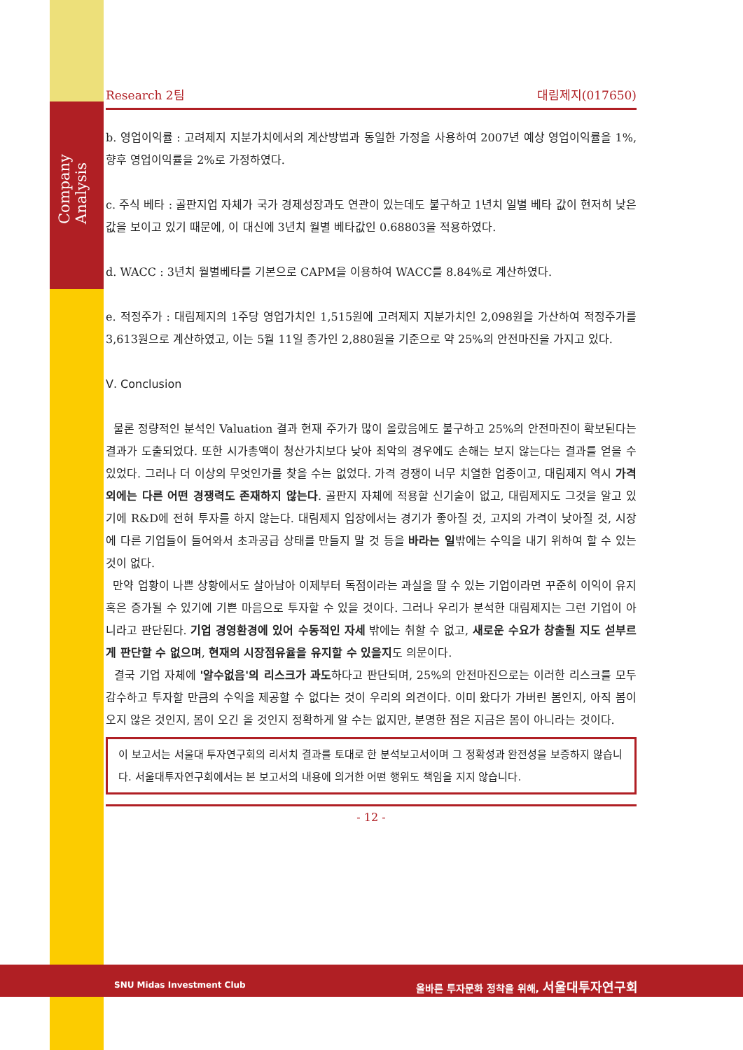Company Analysis
Research 2팀 대림제지(017650)
b. 영업이익률 : 고려제지 지분가치에서의 계산방법과 동일한 가정을 사용하여 2007년 예상 영업이익률을 1%, 향후 영업이익률을 2%로 가정하였다.
c. 주식 베타 : 골판지업 자체가 국가 경제성장과도 연관이 있는데도 불구하고 1년치 일별 베타 값이 현저히 낮은 값을 보이고 있기 때문에, 이 대신에 3년치 월별 베타값인 0.68803을 적용하였다.
d. WACC : 3년치 월별베타를 기본으로 CAPM을 이용하여 WACC를 8.84%로 계산하였다.
e. 적정주가 : 대림제지의 1주당 영업가치인 1,515원에 고려제지 지분가치인 2,098원을 가산하여 적정주가를 3,613원으로 계산하였고, 이는 5월 11일 종가인 2,880원을 기준으로 약 25%의 안전마진을 가지고 있다.
Ⅴ. Conclusion
물론 정량적인 분석인 Valuation 결과 현재 주가가 많이 올랐음에도 불구하고 25%의 안전마진이 확보된다는 결과가 도출되었다. 또한 시가총액이 청산가치보다 낮아 최악의 경우에도 손해는 보지 않는다는 결과를 얻을 수 있었다. 그러나 더 이상의 무엇인가를 찾을 수는 없었다. 가격 경쟁이 너무 치열한 업종이고, 대림제지 역시 가격 외에는 다른 어떤 경쟁력도 존재하지 않는다. 골판지 자체에 적용할 신기술이 없고, 대림제지도 그것을 알고 있기에 R&D에 전혀 투자를 하지 않는다. 대림제지 입장에서는 경기가 좋아질 것, 고지의 가격이 낮아질 것, 시장에 다른 기업들이 들어와서 초과공급 상태를 만들지 말 것 등을 바라는 일밖에는 수익을 내기 위하여 할 수 있는 것이 없다.
만약 업황이 나쁜 상황에서도 살아남아 이제부터 독점이라는 과실을 딸 수 있는 기업이라면 꾸준히 이익이 유지 혹은 증가될 수 있기에 기쁜 마음으로 투자할 수 있을 것이다. 그러나 우리가 분석한 대림제지는 그런 기업이 아니라고 판단된다. 기업 경영환경에 있어 수동적인 자세 밖에는 취할 수 없고, 새로운 수요가 창출될 지도 섣부르게 판단할 수 없으며, 현재의 시장점유율을 유지할 수 있을지도 의문이다.
결국 기업 자체에 '알수없음'의 리스크가 과도하다고 판단되며, 25%의 안전마진으로는 이러한 리스크를 모두 감수하고 투자할 만큼의 수익을 제공할 수 없다는 것이 우리의 의견이다. 이미 왔다가 가버린 봄인지, 아직 봄이 오지 않은 것인지, 봄이 오긴 올 것인지 정확하게 알 수는 없지만, 분명한 점은 지금은 봄이 아니라는 것이다.
이 보고서는 서울대 투자연구회의 리서치 결과를 토대로 한 분석보고서이며 그 정확성과 완전성을 보증하지 않습니다. 서울대투자연구회에서는 본 보고서의 내용에 의거한 어떤 행위도 책임을 지지 않습니다.
- 12 -
SNU Midas Investment Club
올바른 투자문화 정착을 위해, 서울대투자연구회